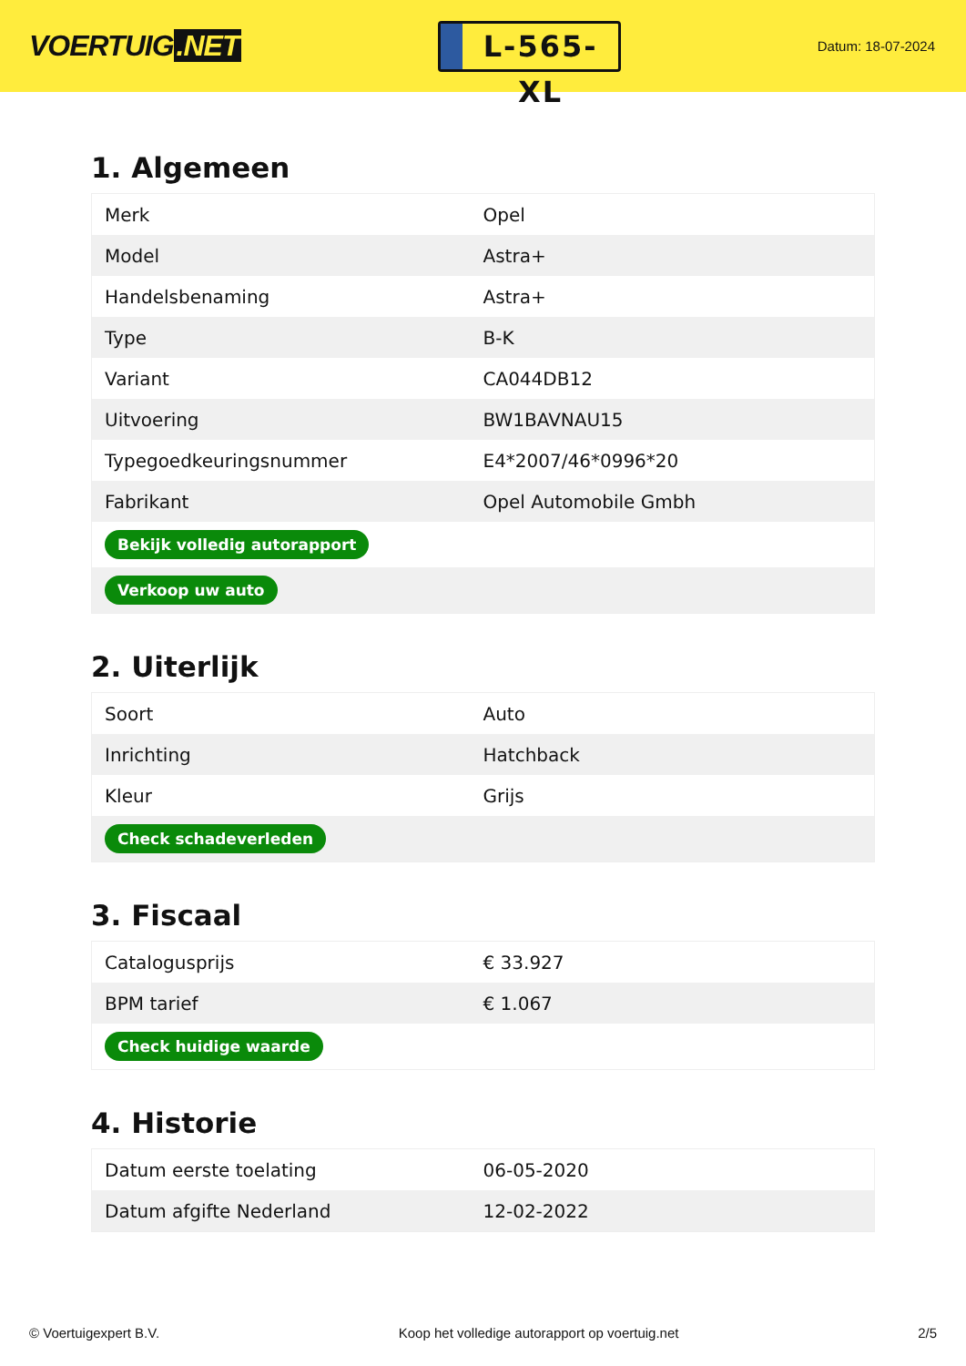VOERTUIG.NET
L-565-XL
Datum: 18-07-2024
1. Algemeen
| Merk | Opel |
| Model | Astra+ |
| Handelsbenaming | Astra+ |
| Type | B-K |
| Variant | CA044DB12 |
| Uitvoering | BW1BAVNAU15 |
| Typegoedkeuringsnummer | E4*2007/46*0996*20 |
| Fabrikant | Opel Automobile Gmbh |
| Bekijk volledig autorapport | |
| Verkoop uw auto | |
2. Uiterlijk
| Soort | Auto |
| Inrichting | Hatchback |
| Kleur | Grijs |
| Check schadeverleden | |
3. Fiscaal
| Catalogusprijs | € 33.927 |
| BPM tarief | € 1.067 |
| Check huidige waarde | |
4. Historie
| Datum eerste toelating | 06-05-2020 |
| Datum afgifte Nederland | 12-02-2022 |
© Voertuigexpert B.V. Koop het volledige autorapport op voertuig.net 2/5